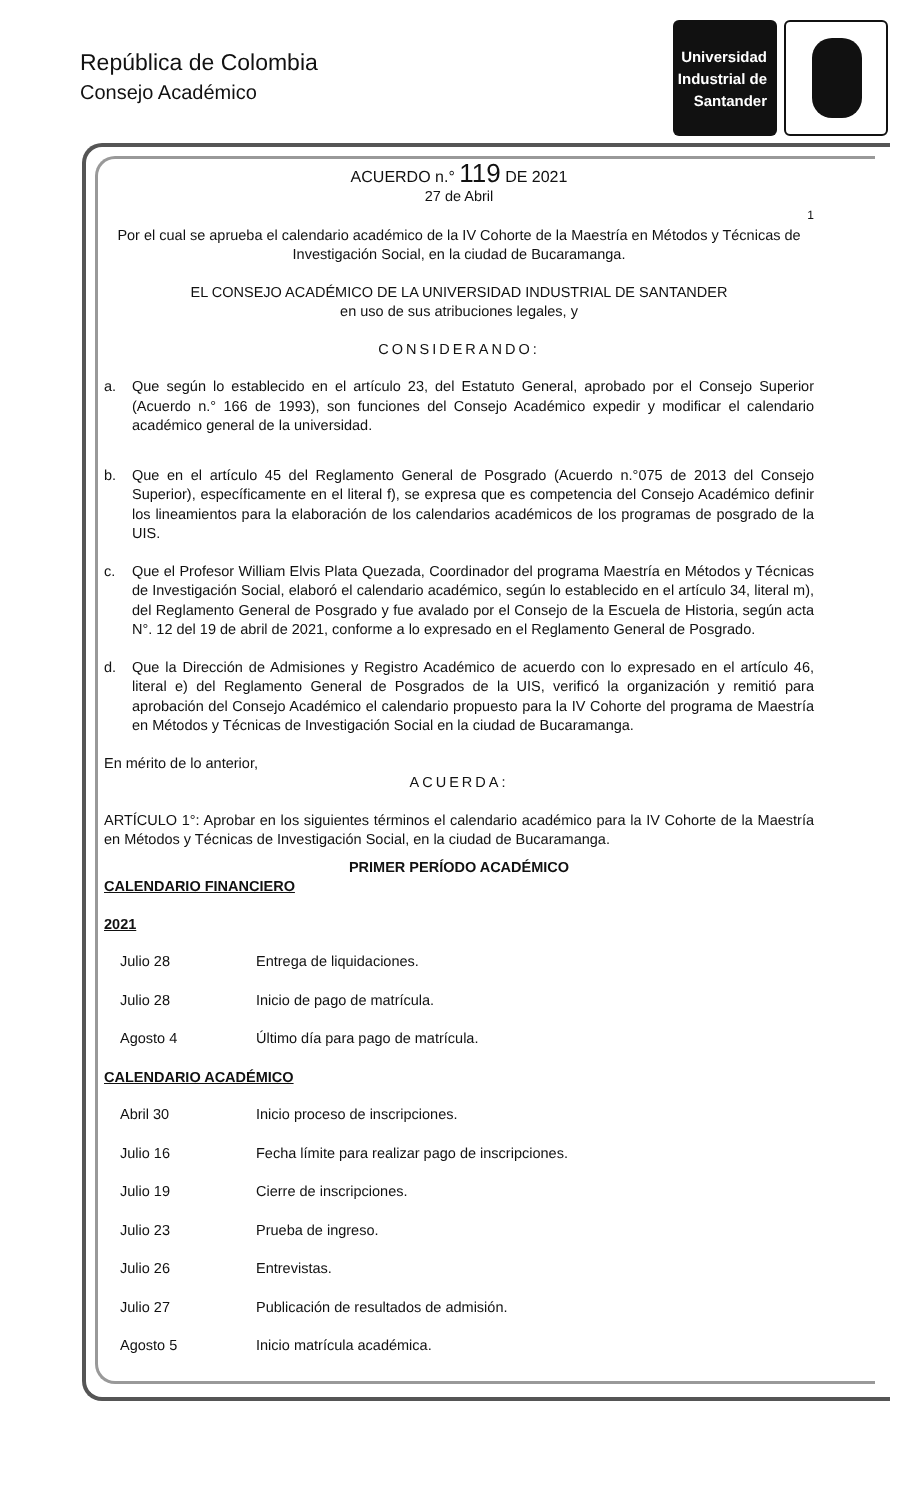República de Colombia
Consejo Académico
Universidad
Industrial de
Santander
ACUERDO n.° 119 DE 2021
27 de Abril
1
Por el cual se aprueba el calendario académico de la IV Cohorte de la Maestría en Métodos y Técnicas de Investigación Social, en la ciudad de Bucaramanga.
EL CONSEJO ACADÉMICO DE LA UNIVERSIDAD INDUSTRIAL DE SANTANDER
en uso de sus atribuciones legales, y
CONSIDERANDO:
a. Que según lo establecido en el artículo 23, del Estatuto General, aprobado por el Consejo Superior (Acuerdo n.° 166 de 1993), son funciones del Consejo Académico expedir y modificar el calendario académico general de la universidad.
b. Que en el artículo 45 del Reglamento General de Posgrado (Acuerdo n.°075 de 2013 del Consejo Superior), específicamente en el literal f), se expresa que es competencia del Consejo Académico definir los lineamientos para la elaboración de los calendarios académicos de los programas de posgrado de la UIS.
c. Que el Profesor William Elvis Plata Quezada, Coordinador del programa Maestría en Métodos y Técnicas de Investigación Social, elaboró el calendario académico, según lo establecido en el artículo 34, literal m), del Reglamento General de Posgrado y fue avalado por el Consejo de la Escuela de Historia, según acta N°. 12 del 19 de abril de 2021, conforme a lo expresado en el Reglamento General de Posgrado.
d. Que la Dirección de Admisiones y Registro Académico de acuerdo con lo expresado en el artículo 46, literal e) del Reglamento General de Posgrados de la UIS, verificó la organización y remitió para aprobación del Consejo Académico el calendario propuesto para la IV Cohorte del programa de Maestría en Métodos y Técnicas de Investigación Social en la ciudad de Bucaramanga.
En mérito de lo anterior,
ACUERDA:
ARTÍCULO 1°: Aprobar en los siguientes términos el calendario académico para la IV Cohorte de la Maestría en Métodos y Técnicas de Investigación Social, en la ciudad de Bucaramanga.
PRIMER PERÍODO ACADÉMICO
CALENDARIO FINANCIERO
2021
| Julio 28 | Entrega de liquidaciones. |
| Julio 28 | Inicio de pago de matrícula. |
| Agosto 4 | Último día para pago de matrícula. |
CALENDARIO ACADÉMICO
| Abril 30 | Inicio proceso de inscripciones. |
| Julio 16 | Fecha límite para realizar pago de inscripciones. |
| Julio 19 | Cierre de inscripciones. |
| Julio 23 | Prueba de ingreso. |
| Julio 26 | Entrevistas. |
| Julio 27 | Publicación de resultados de admisión. |
| Agosto 5 | Inicio matrícula académica. |